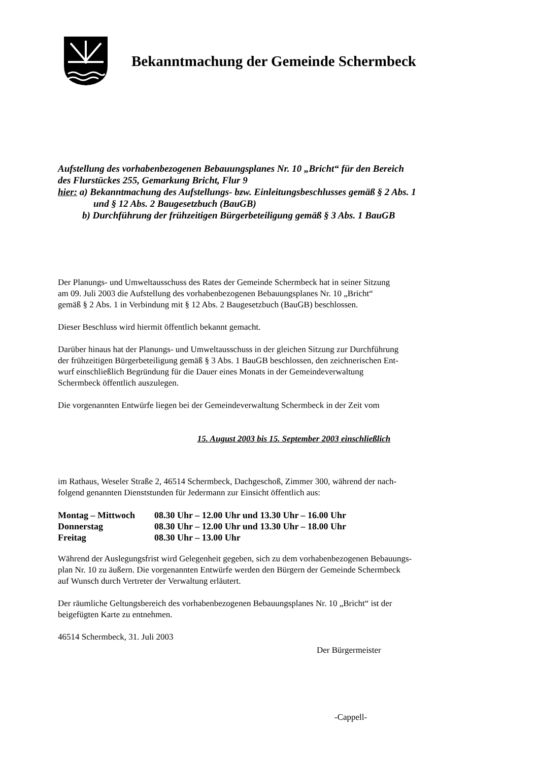Bekanntmachung der Gemeinde Schermbeck
Aufstellung des vorhabenbezogenen Bebauungsplanes Nr. 10 „Bricht“ für den Bereich
des Flurstückes 255, Gemarkung Bricht, Flur 9
hier: a) Bekanntmachung des Aufstellungs- bzw. Einleitungsbeschlusses gemäß § 2 Abs. 1
und § 12 Abs. 2 Baugesetzbuch (BauGB)
b) Durchführung der frühzeitigen Bürgerbeteiligung gemäß § 3 Abs. 1 BauGB
Der Planungs- und Umweltausschuss des Rates der Gemeinde Schermbeck hat in seiner Sitzung
am 09. Juli 2003 die Aufstellung des vorhabenbezogenen Bebauungsplanes Nr. 10 „Bricht“
gemäß § 2 Abs. 1 in Verbindung mit § 12 Abs. 2 Baugesetzbuch (BauGB) beschlossen.
Dieser Beschluss wird hiermit öffentlich bekannt gemacht.
Darüber hinaus hat der Planungs- und Umweltausschuss in der gleichen Sitzung zur Durchführung
der frühzeitigen Bürgerbeteiligung gemäß § 3 Abs. 1 BauGB beschlossen, den zeichnerischen Ent-
wurf einschließlich Begründung für die Dauer eines Monats in der Gemeindeverwaltung
Schermbeck öffentlich auszulegen.
Die vorgenannten Entwürfe liegen bei der Gemeindeverwaltung Schermbeck in der Zeit vom
15. August 2003 bis 15. September 2003 einschließlich
im Rathaus, Weseler Straße 2, 46514 Schermbeck, Dachgeschoß, Zimmer 300, während der nach-
folgend genannten Dienststunden für Jedermann zur Einsicht öffentlich aus:
| Montag – Mittwoch | 08.30 Uhr – 12.00 Uhr und 13.30 Uhr – 16.00 Uhr |
| Donnerstag | 08.30 Uhr – 12.00 Uhr und 13.30 Uhr – 18.00 Uhr |
| Freitag | 08.30 Uhr – 13.00 Uhr |
Während der Auslegungsfrist wird Gelegenheit gegeben, sich zu dem vorhabenbezogenen Bebauungs-
plan Nr. 10 zu äußern. Die vorgenannten Entwürfe werden den Bürgern der Gemeinde Schermbeck
auf Wunsch durch Vertreter der Verwaltung erläutert.
Der räumliche Geltungsbereich des vorhabenbezogenen Bebauungsplanes Nr. 10 „Bricht“ ist der
beigefügten Karte zu entnehmen.
46514 Schermbeck, 31. Juli 2003
Der Bürgermeister
-Cappell-